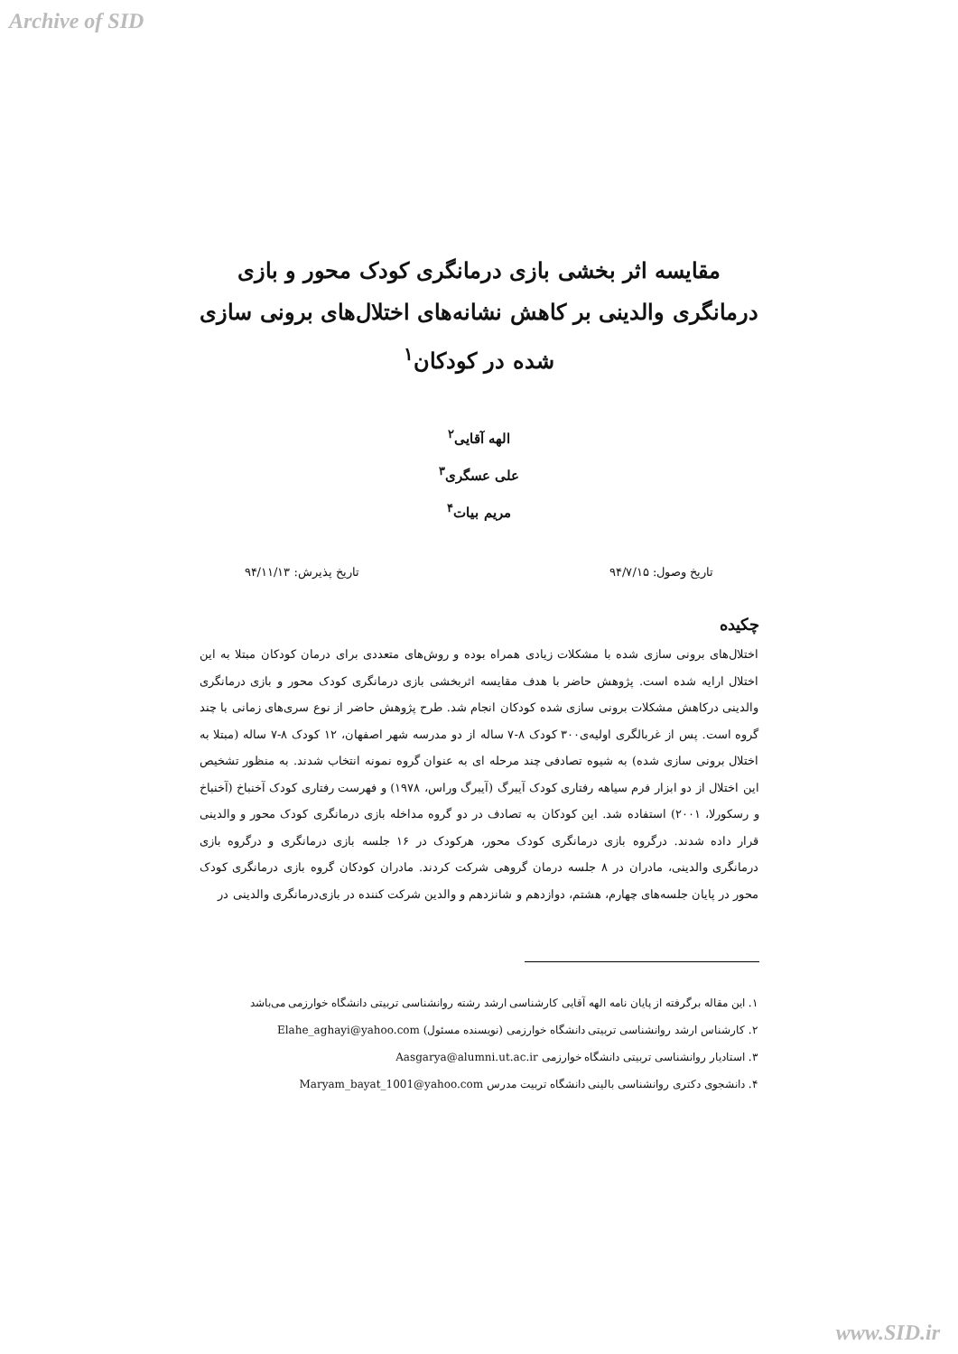Archive of SID
مقایسه اثر بخشی بازی درمانگری کودک محور و بازی درمانگری والدینی بر کاهش نشانه‌های اختلال‌های برونی سازی شده در کودکان<sup>۱</sup>
الهه آقایی<sup>۲</sup>
علی عسگری<sup>۳</sup>
مریم بیات<sup>۴</sup>
تاریخ وصول: ۹۴/۷/۱۵ تاریخ پذیرش: ۹۴/۱۱/۱۳
چکیده
اختلال‌های برونی سازی شده با مشکلات زیادی همراه بوده و روش‌های متعددی برای درمان کودکان مبتلا به این اختلال ارایه شده است. پژوهش حاضر با هدف مقایسه اثربخشی بازی درمانگری کودک محور و بازی درمانگری والدینی درکاهش مشکلات برونی سازی شده کودکان انجام شد. طرح پژوهش حاضر از نوع سری‌های زمانی با چند گروه است. پس از غربالگری اولیه‌ی۳۰۰ کودک ۸-۷ ساله از دو مدرسه شهر اصفهان، ۱۲ کودک ۸-۷ ساله (مبتلا به اختلال برونی سازی شده) به شیوه تصادفی چند مرحله ای به عنوان گروه نمونه انتخاب شدند. به منظور تشخیص این اختلال از دو ابزار فرم سیاهه رفتاری کودک آیبرگ (آیبرگ وراس، ۱۹۷۸) و فهرست رفتاری کودک آخنباخ (آخنباخ و رسکورلا، ۲۰۰۱) استفاده شد. این کودکان به تصادف در دو گروه مداخله بازی درمانگری کودک محور و والدینی قرار داده شدند. درگروه بازی درمانگری کودک محور، هرکودک در ۱۶ جلسه بازی درمانگری و درگروه بازی درمانگری والدینی، مادران در ۸ جلسه درمان گروهی شرکت کردند. مادران کودکان گروه بازی درمانگری کودک محور در پایان جلسه‌های چهارم، هشتم، دوازدهم و شانزدهم و والدین شرکت کننده در بازی‌درمانگری والدینی در
۱. این مقاله برگرفته از پایان نامه الهه آقایی کارشناسی ارشد رشته روانشناسی تربیتی دانشگاه خوارزمی می‌باشد
۲. کارشناس ارشد روانشناسی تربیتی دانشگاه خوارزمی (نویسنده مسئول) Elahe_aghayi@yahoo.com
۳. استادیار روانشناسی تربیتی دانشگاه خوارزمی Aasgarya@alumni.ut.ac.ir
۴. دانشجوی دکتری روانشناسی بالینی دانشگاه تربیت مدرس Maryam_bayat_1001@yahoo.com
www.SID.ir